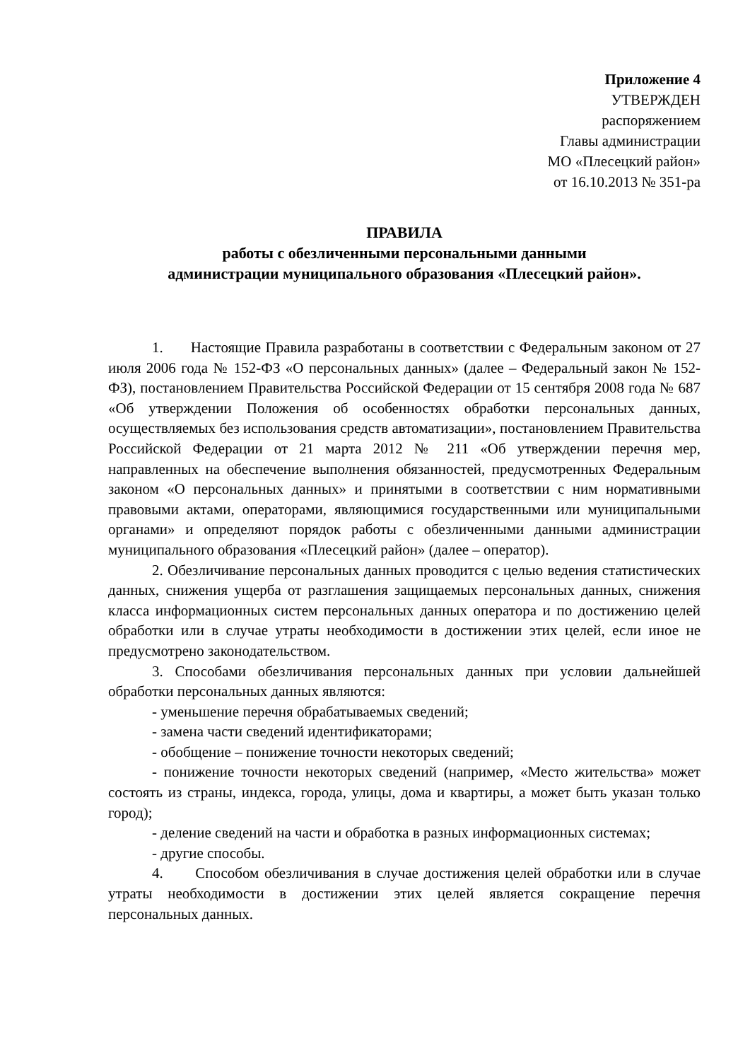Приложение 4
УТВЕРЖДЕН
распоряжением
Главы администрации
МО «Плесецкий район»
от 16.10.2013 № 351-ра
ПРАВИЛА
работы с обезличенными персональными данными
администрации муниципального образования «Плесецкий район».
1. Настоящие Правила разработаны в соответствии с Федеральным законом от 27 июля 2006 года № 152-ФЗ «О персональных данных» (далее – Федеральный закон № 152-ФЗ), постановлением Правительства Российской Федерации от 15 сентября 2008 года № 687 «Об утверждении Положения об особенностях обработки персональных данных, осуществляемых без использования средств автоматизации», постановлением Правительства Российской Федерации от 21 марта 2012 № 211 «Об утверждении перечня мер, направленных на обеспечение выполнения обязанностей, предусмотренных Федеральным законом «О персональных данных» и принятыми в соответствии с ним нормативными правовыми актами, операторами, являющимися государственными или муниципальными органами» и определяют порядок работы с обезличенными данными администрации муниципального образования «Плесецкий район» (далее – оператор).
2. Обезличивание персональных данных проводится с целью ведения статистических данных, снижения ущерба от разглашения защищаемых персональных данных, снижения класса информационных систем персональных данных оператора и по достижению целей обработки или в случае утраты необходимости в достижении этих целей, если иное не предусмотрено законодательством.
3. Способами обезличивания персональных данных при условии дальнейшей обработки персональных данных являются:
- уменьшение перечня обрабатываемых сведений;
- замена части сведений идентификаторами;
- обобщение – понижение точности некоторых сведений;
- понижение точности некоторых сведений (например, «Место жительства» может состоять из страны, индекса, города, улицы, дома и квартиры, а может быть указан только город);
- деление сведений на части и обработка в разных информационных системах;
- другие способы.
4. Способом обезличивания в случае достижения целей обработки или в случае утраты необходимости в достижении этих целей является сокращение перечня персональных данных.